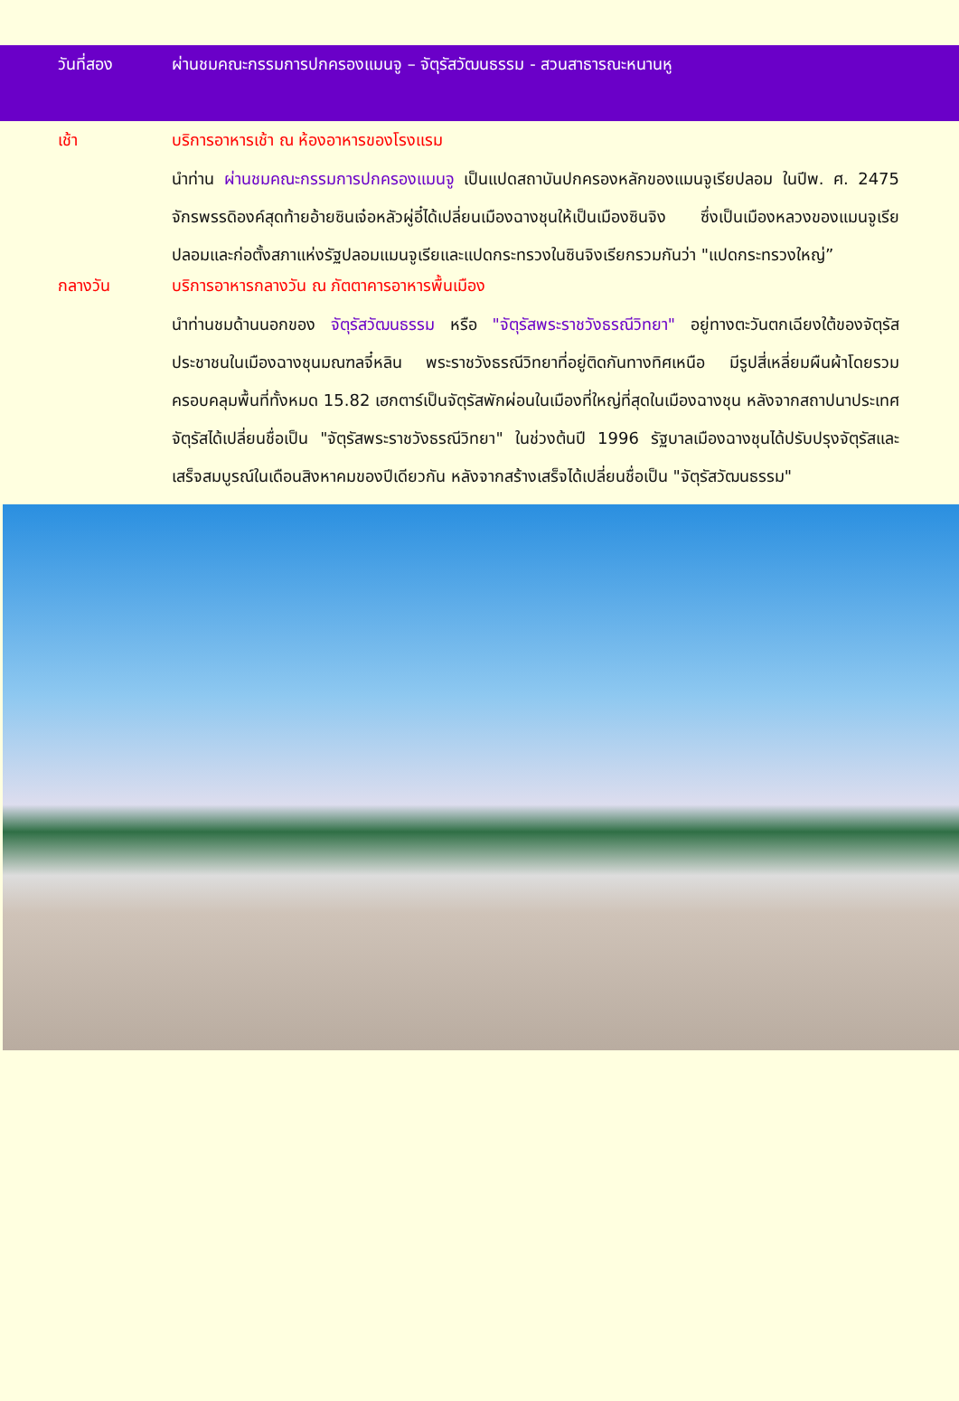วันที่สอง ผ่านชมคณะกรรมการปกครองแมนจู – จัตุรัสวัฒนธรรม - สวนสาธารณะหนานหู
เช้า บริการอาหารเช้า ณ ห้องอาหารของโรงแรม
นำท่าน ผ่านชมคณะกรรมการปกครองแมนจู เป็นแปดสถาบันปกครองหลักของแมนจูเรียปลอม ในปีพ. ศ. 2475 จักรพรรดิองค์สุดท้ายอ้ายซินเจ๋อหลัวผู่อี๋ได้เปลี่ยนเมืองฉางชุนให้เป็นเมืองซินจิง ซึ่งเป็นเมืองหลวงของแมนจูเรียปลอมและก่อตั้งสภาแห่งรัฐปลอมแมนจูเรียและแปดกระทรวงในซินจิงเรียกรวมกันว่า "แปดกระทรวงใหญ่”
กลางวัน บริการอาหารกลางวัน ณ ภัตตาคารอาหารพื้นเมือง
นำท่านชมด้านนอกของ จัตุรัสวัฒนธรรม หรือ "จัตุรัสพระราชวังธรณีวิทยา" อยู่ทางตะวันตกเฉียงใต้ของจัตุรัสประชาชนในเมืองฉางชุนมณฑลจี๋หลิน พระราชวังธรณีวิทยาที่อยู่ติดกันทางทิศเหนือ มีรูปสี่เหลี่ยมผืนผ้าโดยรวมครอบคลุมพื้นที่ทั้งหมด 15.82 เฮกตาร์เป็นจัตุรัสพักผ่อนในเมืองที่ใหญ่ที่สุดในเมืองฉางชุน หลังจากสถาปนาประเทศ จัตุรัสได้เปลี่ยนชื่อเป็น "จัตุรัสพระราชวังธรณีวิทยา" ในช่วงต้นปี 1996 รัฐบาลเมืองฉางชุนได้ปรับปรุงจัตุรัสและเสร็จสมบูรณ์ในเดือนสิงหาคมของปีเดียวกัน หลังจากสร้างเสร็จได้เปลี่ยนชื่อเป็น "จัตุรัสวัฒนธรรม"